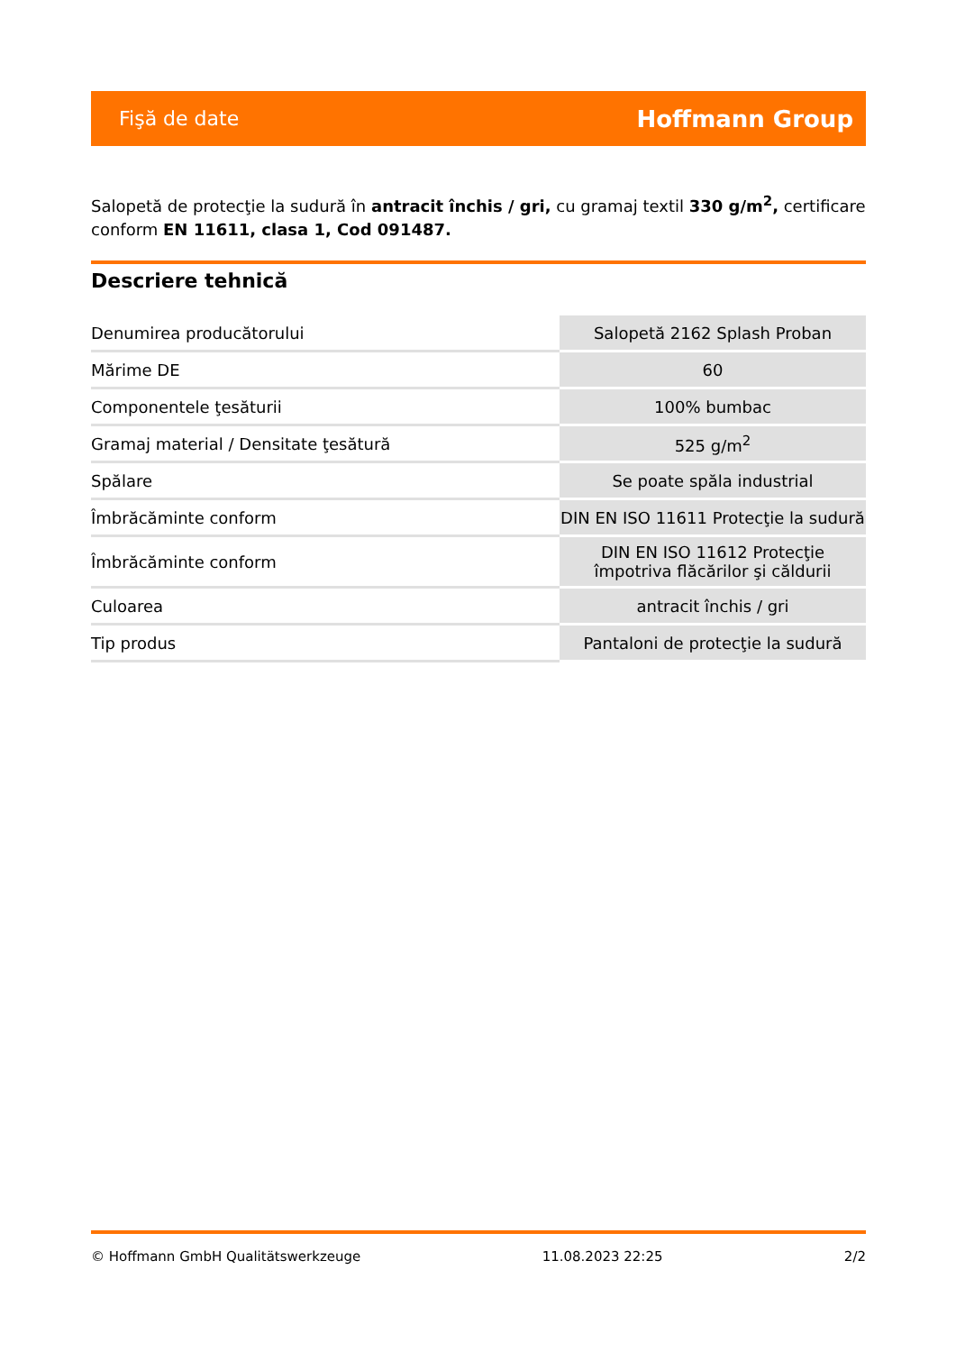Fişă de date Hoffmann Group
Salopetă de protecţie la sudură în antracit închis / gri, cu gramaj textil 330 g/m<sup>2</sup>, certificare conform EN 11611, clasa 1, Cod 091487.
Descriere tehnică
| Denumirea producătorului | Salopetă 2162 Splash Proban |
| Mărime DE | 60 |
| Componentele ţesăturii | 100% bumbac |
| Gramaj material / Densitate ţesătură | 525 g/m<sup>2</sup> |
| Spălare | Se poate spăla industrial |
| Îmbrăcăminte conform | DIN EN ISO 11611 Protecţie la sudură |
| Îmbrăcăminte conform | DIN EN ISO 11612 Protecţie împotriva flăcărilor şi căldurii |
| Culoarea | antracit închis / gri |
| Tip produs | Pantaloni de protecţie la sudură |
© Hoffmann GmbH Qualitätswerkzeuge 11.08.2023 22:25 2/2